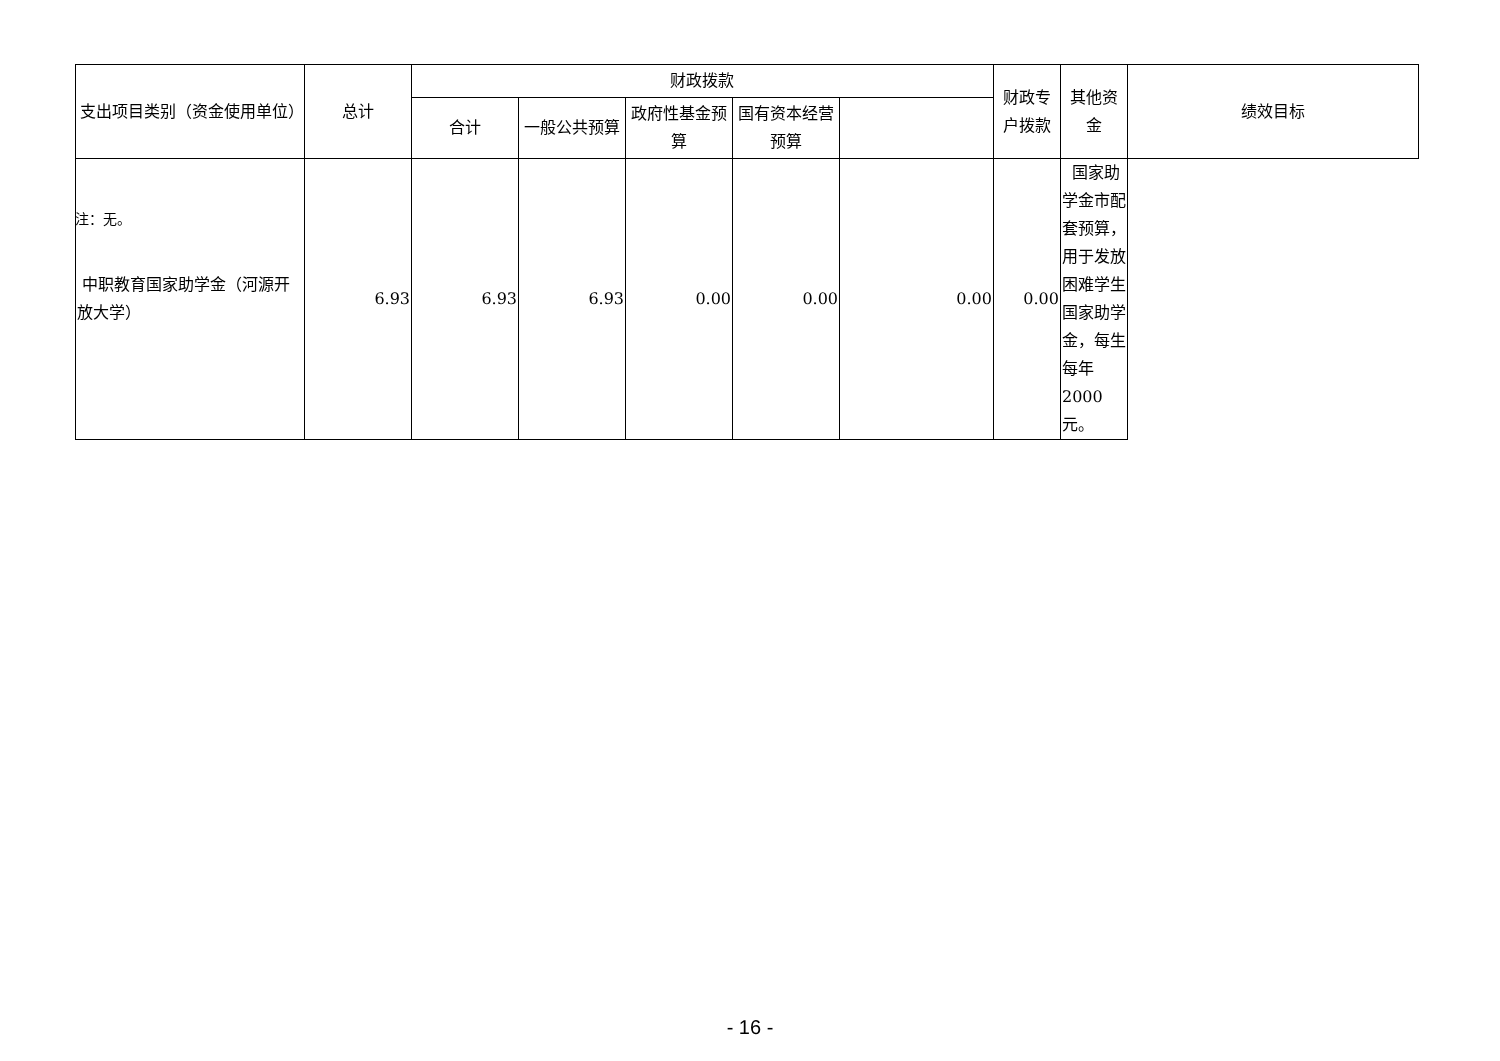| 支出项目类别（资金使用单位） | 总计 | 财政拨款 | | | | | 财政专户拨款 | 其他资金 | 绩效目标 |
| --- | --- | --- | --- | --- | --- | --- | --- | --- | --- |
| | | 合计 | 一般公共预算 | 政府性基金预算 | 国有资本经营预算 | | | | |
| 中职教育国家助学金（河源开放大学） | 6.93 | 6.93 | 6.93 | 0.00 | 0.00 | 0.00 | 0.00 | 国家助学金市配套预算，用于发放困难学生国家助学金，每生每年2000元。 | |
注：无。
- 16 -